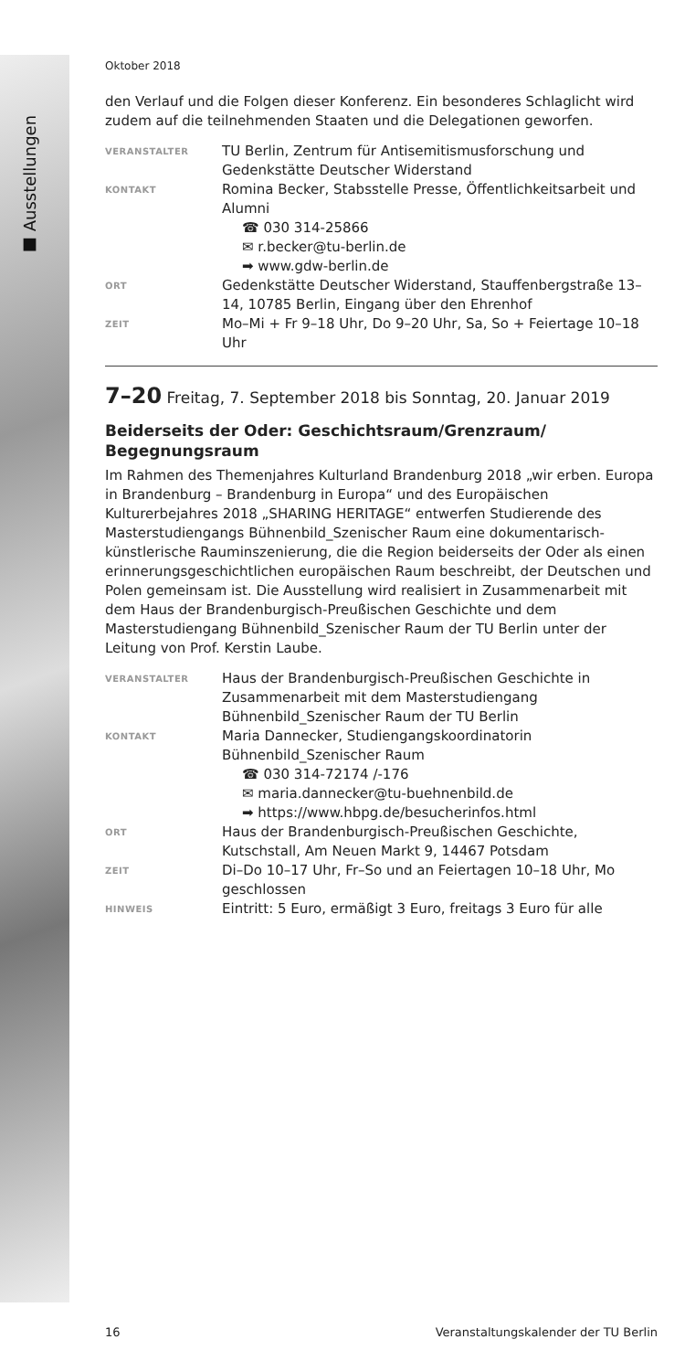■ Ausstellungen
Oktober 2018
den Verlauf und die Folgen dieser Konferenz. Ein besonderes Schlaglicht wird zudem auf die teilnehmenden Staaten und die Delegationen geworfen.
VERANSTALTER
TU Berlin, Zentrum für Antisemitismusforschung und Gedenkstätte Deutscher Widerstand
KONTAKT
Romina Becker, Stabsstelle Presse, Öffentlichkeitsarbeit und Alumni
☎ 030 314-25866
✉ r.becker@tu-berlin.de
➡ www.gdw-berlin.de
ORT
Gedenkstätte Deutscher Widerstand, Stauffenbergstraße 13–14, 10785 Berlin, Eingang über den Ehrenhof
ZEIT
Mo–Mi + Fr 9–18 Uhr, Do 9–20 Uhr, Sa, So + Feiertage 10–18 Uhr
7–20 Freitag, 7. September 2018 bis Sonntag, 20. Januar 2019
Beiderseits der Oder: Geschichtsraum/Grenzraum/ Begegnungsraum
Im Rahmen des Themenjahres Kulturland Brandenburg 2018 „wir erben. Europa in Brandenburg – Brandenburg in Europa“ und des Europäischen Kulturerbejahres 2018 „SHARING HERITAGE“ entwerfen Studierende des Masterstudiengangs Bühnenbild_Szenischer Raum eine dokumentarisch-künstlerische Rauminszenierung, die die Region beiderseits der Oder als einen erinnerungsgeschichtlichen europäischen Raum beschreibt, der Deutschen und Polen gemeinsam ist. Die Ausstellung wird realisiert in Zusammenarbeit mit dem Haus der Brandenburgisch-Preußischen Geschichte und dem Masterstudiengang Bühnenbild_Szenischer Raum der TU Berlin unter der Leitung von Prof. Kerstin Laube.
VERANSTALTER
Haus der Brandenburgisch-Preußischen Geschichte in Zusammenarbeit mit dem Masterstudiengang Bühnenbild_Szenischer Raum der TU Berlin
KONTAKT
Maria Dannecker, Studiengangskoordinatorin Bühnenbild_Szenischer Raum
☎ 030 314-72174 /-176
✉ maria.dannecker@tu-buehnenbild.de
➡ https://www.hbpg.de/besucherinfos.html
ORT
Haus der Brandenburgisch-Preußischen Geschichte, Kutschstall, Am Neuen Markt 9, 14467 Potsdam
ZEIT
Di–Do 10–17 Uhr, Fr–So und an Feiertagen 10–18 Uhr, Mo geschlossen
HINWEIS
Eintritt: 5 Euro, ermäßigt 3 Euro, freitags 3 Euro für alle
16 Veranstaltungskalender der TU Berlin